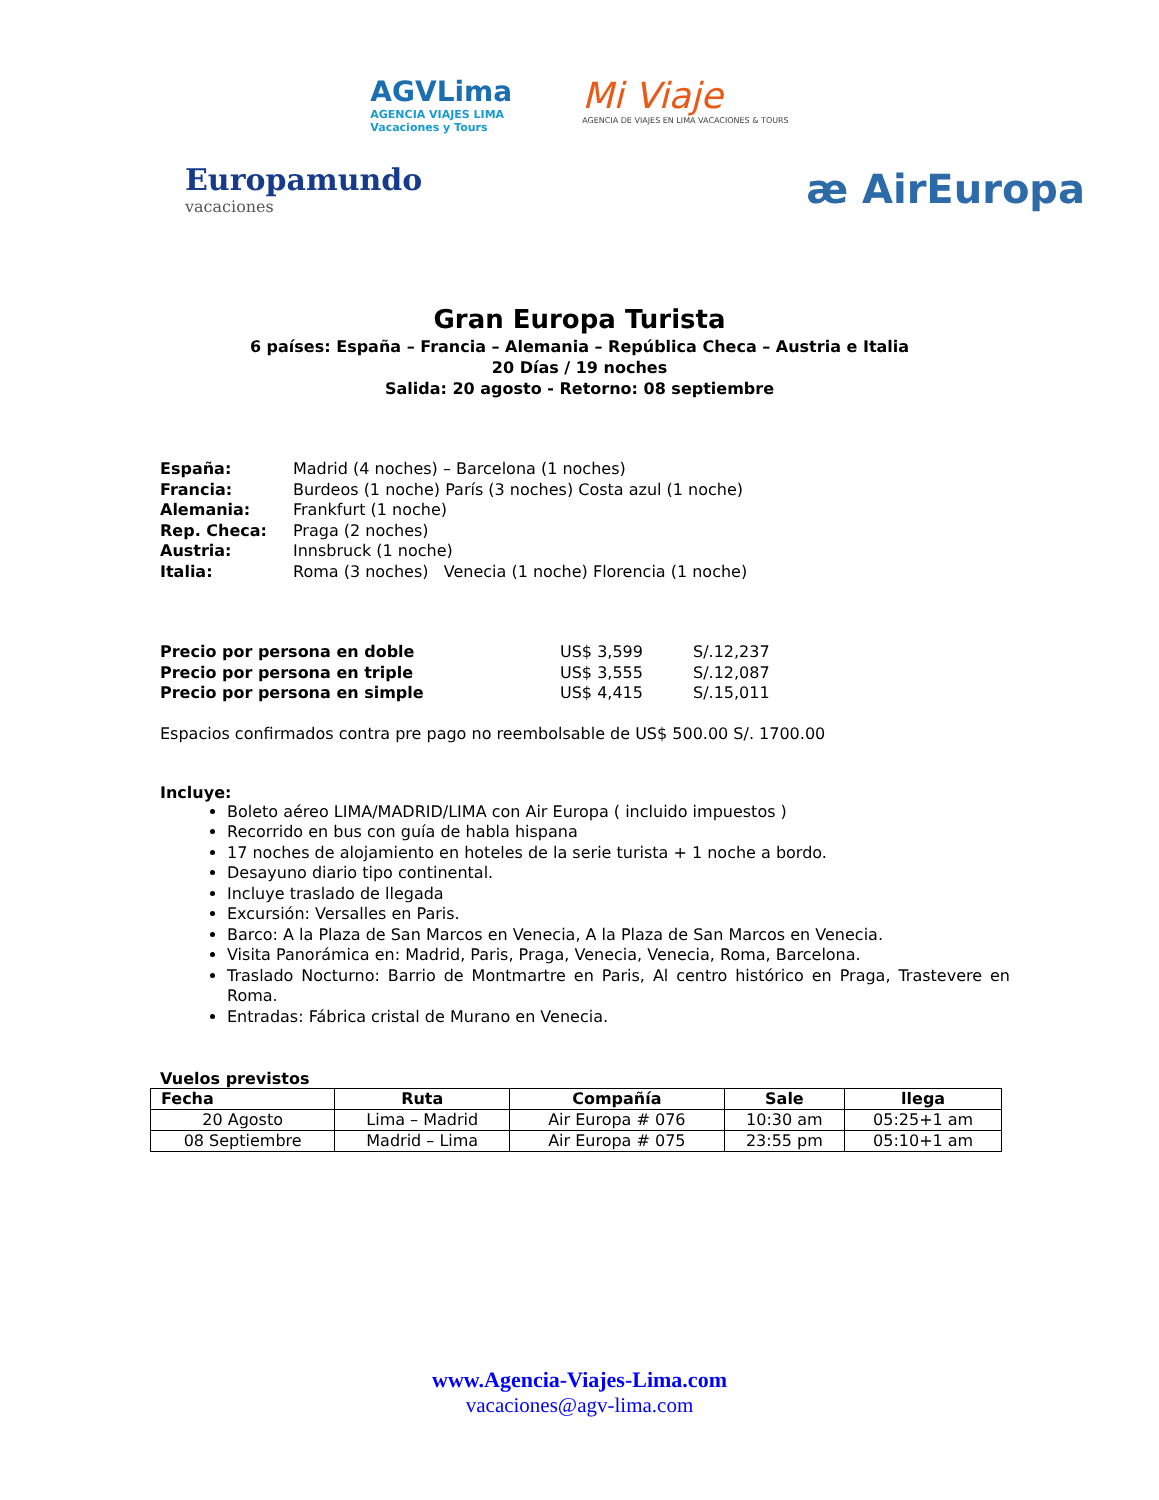AGVLima
AGENCIA VIAJES LIMA
Vacaciones y Tours
Mi Viaje
AGENCIA DE VIAJES EN LIMA VACACIONES & TOURS
Europamundo
vacaciones
æ AirEuropa
Gran Europa Turista
6 países: España – Francia – Alemania – República Checa – Austria e Italia
20 Días / 19 noches
Salida: 20 agosto - Retorno: 08 septiembre
| España: | Madrid (4 noches) – Barcelona (1 noches) |
| Francia: | Burdeos (1 noche) París (3 noches) Costa azul (1 noche) |
| Alemania: | Frankfurt (1 noche) |
| Rep. Checa: | Praga (2 noches) |
| Austria: | Innsbruck (1 noche) |
| Italia: | Roma (3 noches) Venecia (1 noche) Florencia (1 noche) |
| Precio por persona en doble | US$ 3,599 | S/.12,237 |
| Precio por persona en triple | US$ 3,555 | S/.12,087 |
| Precio por persona en simple | US$ 4,415 | S/.15,011 |
Espacios confirmados contra pre pago no reembolsable de US$ 500.00 S/. 1700.00
Incluye:
Boleto aéreo LIMA/MADRID/LIMA con Air Europa ( incluido impuestos )
Recorrido en bus con guía de habla hispana
17 noches de alojamiento en hoteles de la serie turista + 1 noche a bordo.
Desayuno diario tipo continental.
Incluye traslado de llegada
Excursión: Versalles en Paris.
Barco: A la Plaza de San Marcos en Venecia, A la Plaza de San Marcos en Venecia.
Visita Panorámica en: Madrid, Paris, Praga, Venecia, Venecia, Roma, Barcelona.
Traslado Nocturno: Barrio de Montmartre en Paris, Al centro histórico en Praga, Trastevere en Roma.
Entradas: Fábrica cristal de Murano en Venecia.
Vuelos previstos
| Fecha | Ruta | Compañía | Sale | llega |
| --- | --- | --- | --- | --- |
| 20 Agosto | Lima – Madrid | Air Europa # 076 | 10:30 am | 05:25+1 am |
| 08 Septiembre | Madrid – Lima | Air Europa # 075 | 23:55 pm | 05:10+1 am |
www.Agencia-Viajes-Lima.com
vacaciones@agv-lima.com